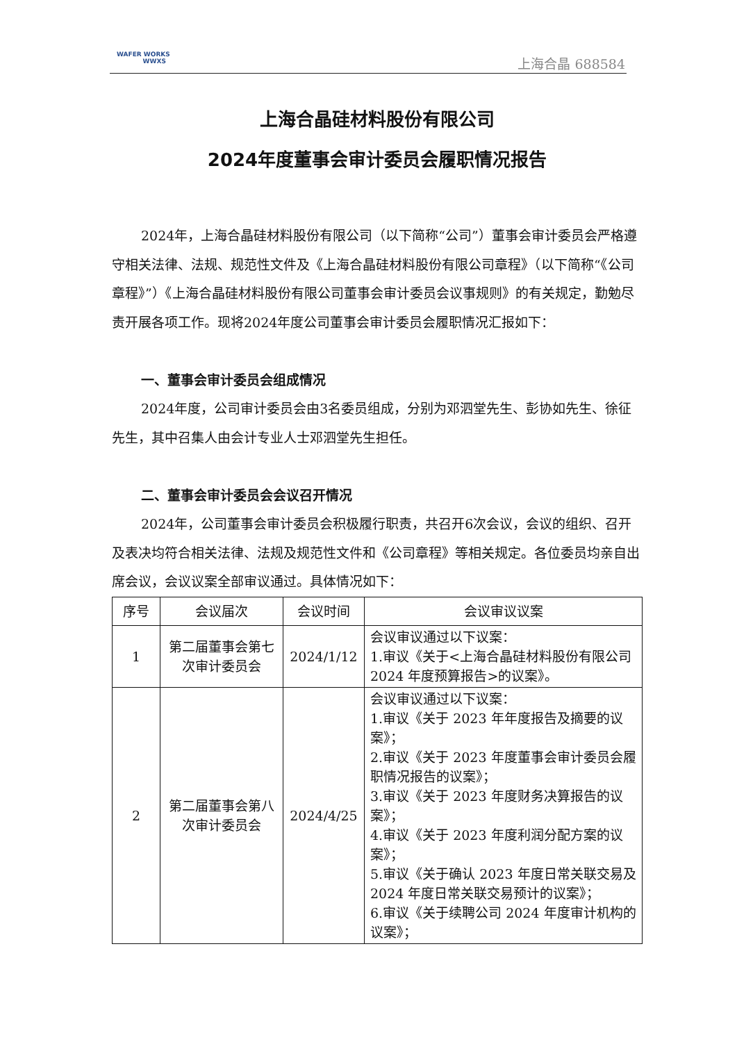WAFER WORKS
WWXS
上海合晶 688584
上海合晶硅材料股份有限公司
2024年度董事会审计委员会履职情况报告
2024年，上海合晶硅材料股份有限公司（以下简称“公司”）董事会审计委员会严格遵守相关法律、法规、规范性文件及《上海合晶硅材料股份有限公司章程》（以下简称“《公司章程》”）《上海合晶硅材料股份有限公司董事会审计委员会议事规则》的有关规定，勤勉尽责开展各项工作。现将2024年度公司董事会审计委员会履职情况汇报如下：
一、董事会审计委员会组成情况
2024年度，公司审计委员会由3名委员组成，分别为邓泗堂先生、彭协如先生、徐征先生，其中召集人由会计专业人士邓泗堂先生担任。
二、董事会审计委员会会议召开情况
2024年，公司董事会审计委员会积极履行职责，共召开6次会议，会议的组织、召开及表决均符合相关法律、法规及规范性文件和《公司章程》等相关规定。各位委员均亲自出席会议，会议议案全部审议通过。具体情况如下：
| 序号 | 会议届次 | 会议时间 | 会议审议议案 |
| --- | --- | --- | --- |
| 1 | 第二届董事会第七次审计委员会 | 2024/1/12 | 会议审议通过以下议案： 1.审议《关于<上海合晶硅材料股份有限公司 2024 年度预算报告>的议案》。 |
| 2 | 第二届董事会第八次审计委员会 | 2024/4/25 | 会议审议通过以下议案： 1.审议《关于 2023 年年度报告及摘要的议案》； 2.审议《关于 2023 年度董事会审计委员会履职情况报告的议案》； 3.审议《关于 2023 年度财务决算报告的议案》； 4.审议《关于 2023 年度利润分配方案的议案》； 5.审议《关于确认 2023 年度日常关联交易及 2024 年度日常关联交易预计的议案》； 6.审议《关于续聘公司 2024 年度审计机构的议案》； |